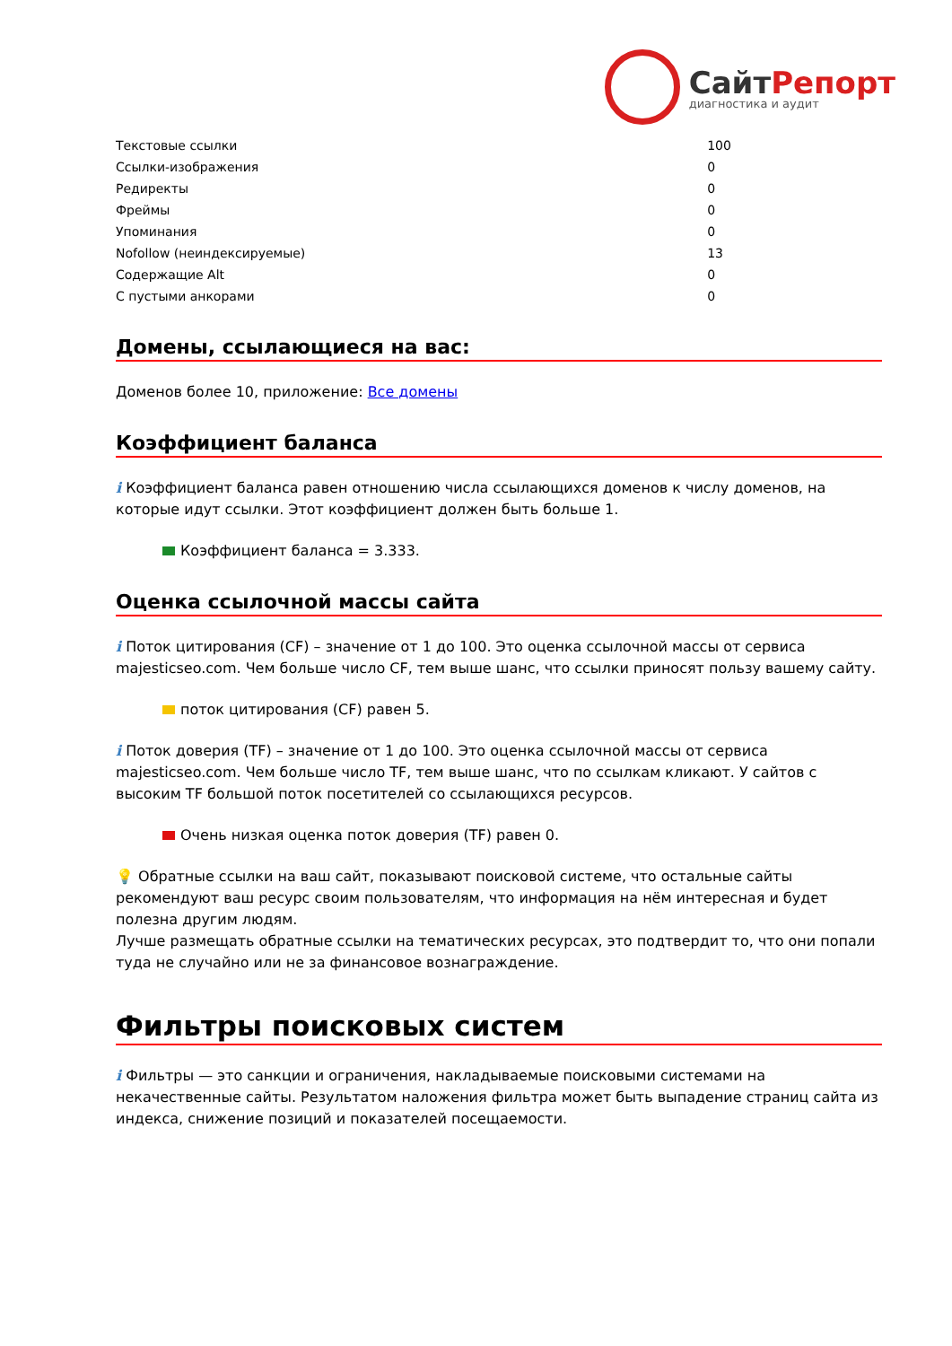СайтРепорт
диагностика и аудит
| Текстовые ссылки | 100 |
| Ссылки-изображения | 0 |
| Редиректы | 0 |
| Фреймы | 0 |
| Упоминания | 0 |
| Nofollow (неиндексируемые) | 13 |
| Содержащие Alt | 0 |
| С пустыми анкорами | 0 |
Домены, ссылающиеся на вас:
Доменов более 10, приложение: Все домены
Коэффициент баланса
i Коэффициент баланса равен отношению числа ссылающихся доменов к числу доменов, на которые идут ссылки. Этот коэффициент должен быть больше 1.
Коэффициент баланса = 3.333.
Оценка ссылочной массы сайта
i Поток цитирования (CF) – значение от 1 до 100. Это оценка ссылочной массы от сервиса majesticseo.com. Чем больше число CF, тем выше шанс, что ссылки приносят пользу вашему сайту.
поток цитирования (CF) равен 5.
i Поток доверия (TF) – значение от 1 до 100. Это оценка ссылочной массы от сервиса majesticseo.com. Чем больше число TF, тем выше шанс, что по ссылкам кликают. У сайтов с высоким TF большой поток посетителей со ссылающихся ресурсов.
Очень низкая оценка поток доверия (TF) равен 0.
💡 Обратные ссылки на ваш сайт, показывают поисковой системе, что остальные сайты рекомендуют ваш ресурс своим пользователям, что информация на нём интересная и будет полезна другим людям.
Лучше размещать обратные ссылки на тематических ресурсах, это подтвердит то, что они попали туда не случайно или не за финансовое вознаграждение.
Фильтры поисковых систем
i Фильтры — это санкции и ограничения, накладываемые поисковыми системами на некачественные сайты. Результатом наложения фильтра может быть выпадение страниц сайта из индекса, снижение позиций и показателей посещаемости.